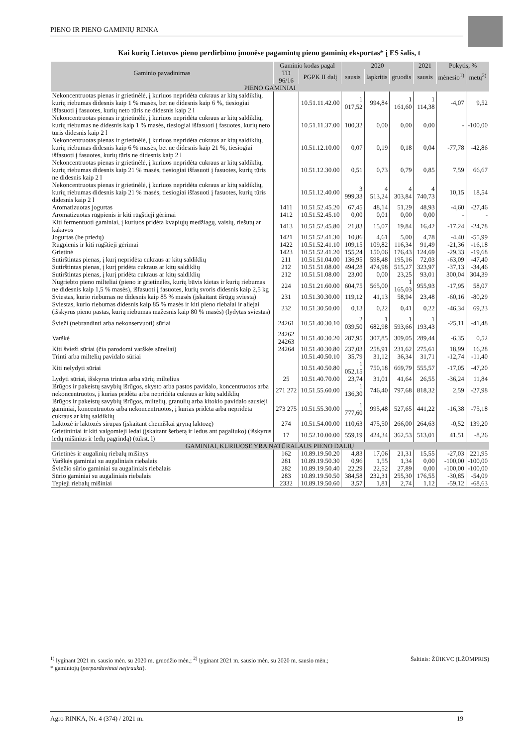PIENO IR PIENO GAMINIŲ RINKA
Kai kurių Lietuvos pieno perdirbimo įmonėse pagamintų pieno gaminių eksportas* į ES šalis, t
| Gaminio pavadinimas | Gaminio kodas pagal | | 2020 | | | 2021 | Pokytis, % | |
| --- | --- | --- | --- | --- | --- | --- | --- | --- |
| | TD 96/16 | PGPK II dalį | sausis | lapkritis | gruodis | sausis | mėnesio<sup>1)</sup> | metų<sup>2)</sup> |
| PIENO GAMINIAI | | | | | | | | |
| Nekoncentruotas pienas ir grietinėlė, į kuriuos nepridėta cukraus ar kitų saldiklių, kurių riebumas didesnis kaip 1 % masės, bet ne didesnis kaip 6 %, tiesiogiai išfasuoti į fasuotes, kurių neto tūris ne didesnis kaip 2 l | | 10.51.11.42.00 | 1 017,52 | 994,84 | 1 161,60 | 1 114,38 | -4,07 | 9,52 |
| Nekoncentruotas pienas ir grietinėlė, į kuriuos nepridėta cukraus ar kitų saldiklių, kurių riebumas ne didesnis kaip 1 % masės, tiesiogiai išfasuoti į fasuotes, kurių neto tūris didesnis kaip 2 l | | 10.51.11.37.00 | 100,32 | 0,00 | 0,00 | 0,00 | - | -100,00 |
| Nekoncentruotas pienas ir grietinėlė, į kuriuos nepridėta cukraus ar kitų saldiklių, kurių riebumas didesnis kaip 6 % masės, bet ne didesnis kaip 21 %, tiesiogiai išfasuoti į fasuotes, kurių tūris ne didesnis kaip 2 l | | 10.51.12.10.00 | 0,07 | 0,19 | 0,18 | 0,04 | -77,78 | -42,86 |
| Nekoncentruotas pienas ir grietinėlė, į kuriuos nepridėta cukraus ar kitų saldiklių, kurių riebumas didesnis kaip 21 % masės, tiesiogiai išfasuoti į fasuotes, kurių tūris ne didesnis kaip 2 l | | 10.51.12.30.00 | 0,51 | 0,73 | 0,79 | 0,85 | 7,59 | 66,67 |
| Nekoncentruotas pienas ir grietinėlė, į kuriuos nepridėta cukraus ar kitų saldiklių, kurių riebumas didesnis kaip 21 % masės, tiesiogiai išfasuoti į fasuotes, kurių tūris didesnis kaip 2 l | | 10.51.12.40.00 | 3 999,33 | 4 513,24 | 4 303,84 | 4 740,73 | 10,15 | 18,54 |
| Aromatizuotas jogurtas | 1411 | 10.51.52.45.20 | 67,45 | 48,14 | 51,29 | 48,93 | -4,60 | -27,46 |
| Aromatizuotas rūgpienis ir kiti rūgštieji gėrimai | 1412 | 10.51.52.45.10 | 0,00 | 0,01 | 0,00 | 0,00 | - | - |
| Kiti fermentuoti gaminiai, į kuriuos pridėta kvapiųjų medžiagų, vaisių, riešutų ar kakavos | 1413 | 10.51.52.45.80 | 21,83 | 15,07 | 19,84 | 16,42 | -17,24 | -24,78 |
| Jogurtas (be priedų) | 1421 | 10.51.52.41.30 | 10,86 | 4,61 | 5,00 | 4,78 | -4,40 | -55,99 |
| Rūgpienis ir kiti rūgštieji gėrimai | 1422 | 10.51.52.41.10 | 109,15 | 109,82 | 116,34 | 91,49 | -21,36 | -16,18 |
| Grietinė | 1423 | 10.51.52.41.20 | 155,24 | 150,06 | 176,43 | 124,69 | -29,33 | -19,68 |
| Sutirštintas pienas, į kurį nepridėta cukraus ar kitų saldiklių | 211 | 10.51.51.04.00 | 136,95 | 598,48 | 195,16 | 72,03 | -63,09 | -47,40 |
| Sutirštintas pienas, į kurį pridėta cukraus ar kitų saldiklių | 212 | 10.51.51.08.00 | 494,28 | 474,98 | 515,27 | 323,97 | -37,13 | -34,46 |
| Sutirštintas pienas, į kurį pridėta cukraus ar kitų saldiklių | 212 | 10.51.51.08.00 | 23,00 | 0,00 | 23,25 | 93,01 | 300,04 | 304,39 |
| Nugriebto pieno milteliai (pieno ir grietinėlės, kurių būvis kietas ir kurių riebumas ne didesnis kaip 1,5 % masės), išfasuoti į fasuotes, kurių svoris didesnis kaip 2,5 kg | 224 | 10.51.21.60.00 | 604,75 | 565,00 | 1 165,03 | 955,93 | -17,95 | 58,07 |
| Sviestas, kurio riebumas ne didesnis kaip 85 % masės (įskaitant išrūgų sviestą) | 231 | 10.51.30.30.00 | 119,12 | 41,13 | 58,94 | 23,48 | -60,16 | -80,29 |
| Sviestas, kurio riebumas didesnis kaip 85 % masės ir kiti pieno riebalai ir aliejai (išskyrus pieno pastas, kurių riebumas mažesnis kaip 80 % masės) (lydytas sviestas) | 232 | 10.51.30.50.00 | 0,13 | 0,22 | 0,41 | 0,22 | -46,34 | 69,23 |
| Švieži (nebrandinti arba nekonservuoti) sūriai | 24261 | 10.51.40.30.10 | 2 039,50 | 1 682,98 | 1 593,66 | 1 193,43 | -25,11 | -41,48 |
| Varškė | 24262 24263 | 10.51.40.30.20 | 287,95 | 307,85 | 309,05 | 289,44 | -6,35 | 0,52 |
| Kiti švieži sūriai (čia parodomi varškės sūreliai) | 24264 | 10.51.40.30.80 | 237,03 | 258,91 | 231,62 | 275,61 | 18,99 | 16,28 |
| Trinti arba miltelių pavidalo sūriai | | 10.51.40.50.10 | 35,79 | 31,12 | 36,34 | 31,71 | -12,74 | -11,40 |
| Kiti nelydyti sūriai | | 10.51.40.50.80 | 1 052,15 | 750,18 | 669,79 | 555,57 | -17,05 | -47,20 |
| Lydyti sūriai, išskyrus trintus arba sūrių miltelius | 25 | 10.51.40.70.00 | 23,74 | 31,01 | 41,64 | 26,55 | -36,24 | 11,84 |
| Išrūgos ir pakeistų savybių išrūgos, skysto arba pastos pavidalo, koncentruotos arba nekoncentruotos, į kurias pridėta arba nepridėta cukraus ar kitų saldiklių | 271 272 | 10.51.55.60.00 | 1 136,30 | 746,40 | 797,68 | 818,32 | 2,59 | -27,98 |
| Išrūgos ir pakeistų savybių išrūgos, miltelių, granulių arba kitokio pavidalo sausieji gaminiai, koncentruotos arba nekoncentruotos, į kurias pridėta arba nepridėta cukraus ar kitų saldiklių | 273 275 | 10.51.55.30.00 | 1 777,60 | 995,48 | 527,65 | 441,22 | -16,38 | -75,18 |
| Laktozė ir laktozės sirupas (įskaitant chemiškai gryną laktozę) | 274 | 10.51.54.00.00 | 110,63 | 475,50 | 266,00 | 264,63 | -0,52 | 139,20 |
| Grietininiai ir kiti valgomieji ledai (įskaitant šerbetą ir ledus ant pagaliuko) (išskyrus ledų mišinius ir ledų pagrindą) (tūkst. l) | 17 | 10.52.10.00.00 | 559,19 | 424,34 | 362,53 | 513,01 | 41,51 | -8,26 |
| GAMINIAI, KURIUOSE YRA NATŪRALAUS PIENO DALIŲ | | | | | | | | |
| Grietinės ir augalinių riebalų mišinys | 162 | 10.89.19.50.20 | 4,83 | 17,06 | 21,31 | 15,55 | -27,03 | 221,95 |
| Varškės gaminiai su augaliniais riebalais | 281 | 10.89.19.50.30 | 0,96 | 1,55 | 1,34 | 0,00 | -100,00 | -100,00 |
| Šviežio sūrio gaminiai su augaliniais riebalais | 282 | 10.89.19.50.40 | 22,29 | 22,52 | 27,89 | 0,00 | -100,00 | -100,00 |
| Sūrio gaminiai su augaliniais riebalais | 283 | 10.89.19.50.50 | 384,58 | 232,31 | 255,30 | 176,55 | -30,85 | -54,09 |
| Tepieji riebalų mišiniai | 2332 | 10.89.19.50.60 | 3,57 | 1,81 | 2,74 | 1,12 | -59,12 | -68,63 |
<sup>1)</sup> lyginant 2021 m. sausio mėn. su 2020 m. gruodžio mėn.; <sup>2)</sup> lyginant 2021 m. sausio mėn. su 2020 m. sausio mėn.; Šaltinis: ŽŪIKVC (LŽŪMPRIS)
* gamintojų (perpardavimai neįtraukti).
Agro RINKA, Nr. 4 (374) / 2021 m. 19